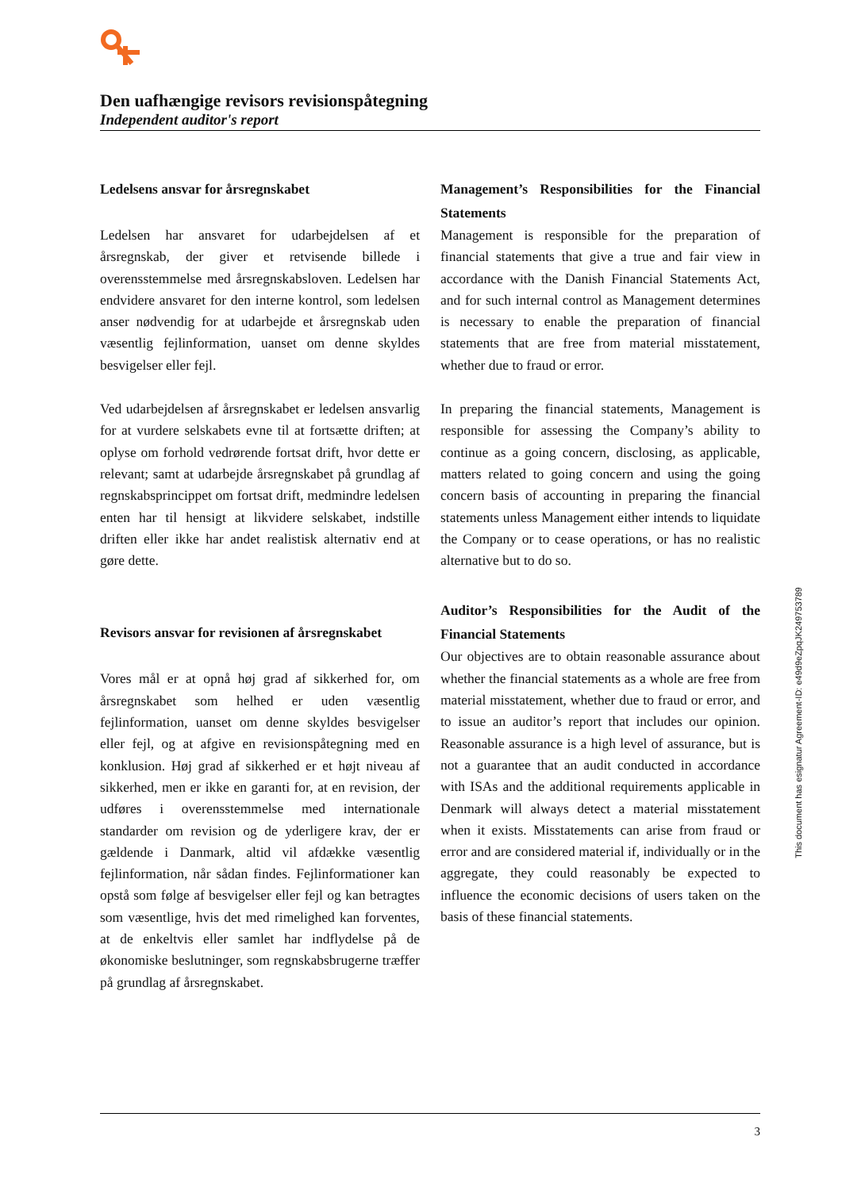Den uafhængige revisors revisionspåtegning
Independent auditor's report
Ledelsens ansvar for årsregnskabet
Ledelsen har ansvaret for udarbejdelsen af et årsregnskab, der giver et retvisende billede i overensstemmelse med årsregnskabsloven. Ledelsen har endvidere ansvaret for den interne kontrol, som ledelsen anser nødvendig for at udarbejde et årsregnskab uden væsentlig fejlinformation, uanset om denne skyldes besvigelser eller fejl.
Ved udarbejdelsen af årsregnskabet er ledelsen ansvarlig for at vurdere selskabets evne til at fortsætte driften; at oplyse om forhold vedrørende fortsat drift, hvor dette er relevant; samt at udarbejde årsregnskabet på grundlag af regnskabsprincippet om fortsat drift, medmindre ledelsen enten har til hensigt at likvidere selskabet, indstille driften eller ikke har andet realistisk alternativ end at gøre dette.
Revisors ansvar for revisionen af årsregnskabet
Vores mål er at opnå høj grad af sikkerhed for, om årsregnskabet som helhed er uden væsentlig fejlinformation, uanset om denne skyldes besvigelser eller fejl, og at afgive en revisionspåtegning med en konklusion. Høj grad af sikkerhed er et højt niveau af sikkerhed, men er ikke en garanti for, at en revision, der udføres i overensstemmelse med internationale standarder om revision og de yderligere krav, der er gældende i Danmark, altid vil afdække væsentlig fejlinformation, når sådan findes. Fejlinformationer kan opstå som følge af besvigelser eller fejl og kan betragtes som væsentlige, hvis det med rimelighed kan forventes, at de enkeltvis eller samlet har indflydelse på de økonomiske beslutninger, som regnskabsbrugerne træffer på grundlag af årsregnskabet.
Management’s Responsibilities for the Financial Statements
Management is responsible for the preparation of financial statements that give a true and fair view in accordance with the Danish Financial Statements Act, and for such internal control as Management determines is necessary to enable the preparation of financial statements that are free from material misstatement, whether due to fraud or error.
In preparing the financial statements, Management is responsible for assessing the Company’s ability to continue as a going concern, disclosing, as applicable, matters related to going concern and using the going concern basis of accounting in preparing the financial statements unless Management either intends to liquidate the Company or to cease operations, or has no realistic alternative but to do so.
Auditor’s Responsibilities for the Audit of the Financial Statements
Our objectives are to obtain reasonable assurance about whether the financial statements as a whole are free from material misstatement, whether due to fraud or error, and to issue an auditor’s report that includes our opinion. Reasonable assurance is a high level of assurance, but is not a guarantee that an audit conducted in accordance with ISAs and the additional requirements applicable in Denmark will always detect a material misstatement when it exists. Misstatements can arise from fraud or error and are considered material if, individually or in the aggregate, they could reasonably be expected to influence the economic decisions of users taken on the basis of these financial statements.
This document has esignatur Agreement-ID: e49d9eZpqJK249753789
3